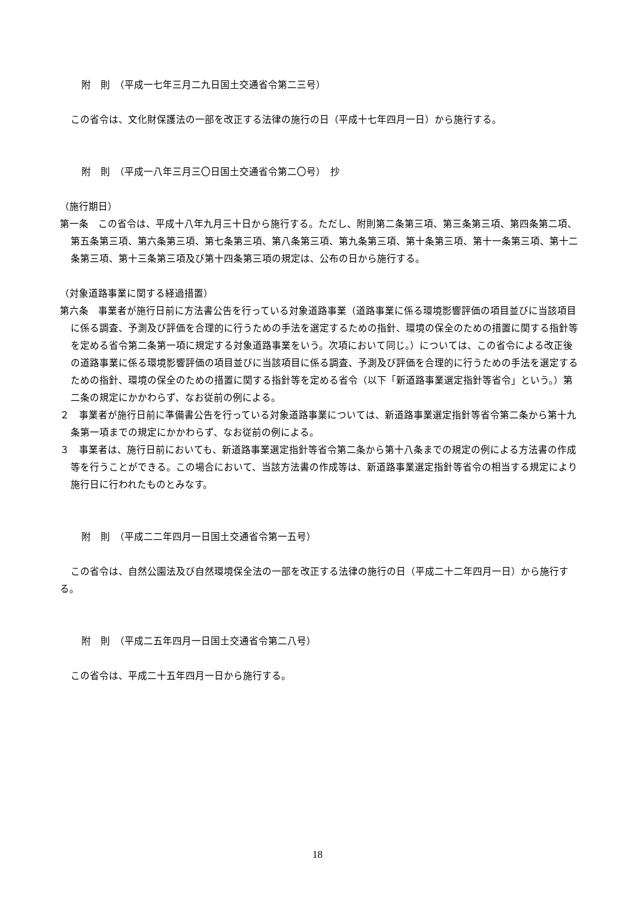附　則　（平成一七年三月二九日国土交通省令第二三号）
この省令は、文化財保護法の一部を改正する法律の施行の日（平成十七年四月一日）から施行する。
附　則　（平成一八年三月三〇日国土交通省令第二〇号）　抄
（施行期日）
第一条　この省令は、平成十八年九月三十日から施行する。ただし、附則第二条第三項、第三条第三項、第四条第二項、第五条第三項、第六条第三項、第七条第三項、第八条第三項、第九条第三項、第十条第三項、第十一条第三項、第十二条第三項、第十三条第三項及び第十四条第三項の規定は、公布の日から施行する。
（対象道路事業に関する経過措置）
第六条　事業者が施行日前に方法書公告を行っている対象道路事業（道路事業に係る環境影響評価の項目並びに当該項目に係る調査、予測及び評価を合理的に行うための手法を選定するための指針、環境の保全のための措置に関する指針等を定める省令第二条第一項に規定する対象道路事業をいう。次項において同じ。）については、この省令による改正後の道路事業に係る環境影響評価の項目並びに当該項目に係る調査、予測及び評価を合理的に行うための手法を選定するための指針、環境の保全のための措置に関する指針等を定める省令（以下「新道路事業選定指針等省令」という。）第二条の規定にかかわらず、なお従前の例による。
２　事業者が施行日前に準備書公告を行っている対象道路事業については、新道路事業選定指針等省令第二条から第十九条第一項までの規定にかかわらず、なお従前の例による。
３　事業者は、施行日前においても、新道路事業選定指針等省令第二条から第十八条までの規定の例による方法書の作成等を行うことができる。この場合において、当該方法書の作成等は、新道路事業選定指針等省令の相当する規定により施行日に行われたものとみなす。
附　則　（平成二二年四月一日国土交通省令第一五号）
この省令は、自然公園法及び自然環境保全法の一部を改正する法律の施行の日（平成二十二年四月一日）から施行する。
附　則　（平成二五年四月一日国土交通省令第二八号）
この省令は、平成二十五年四月一日から施行する。
18